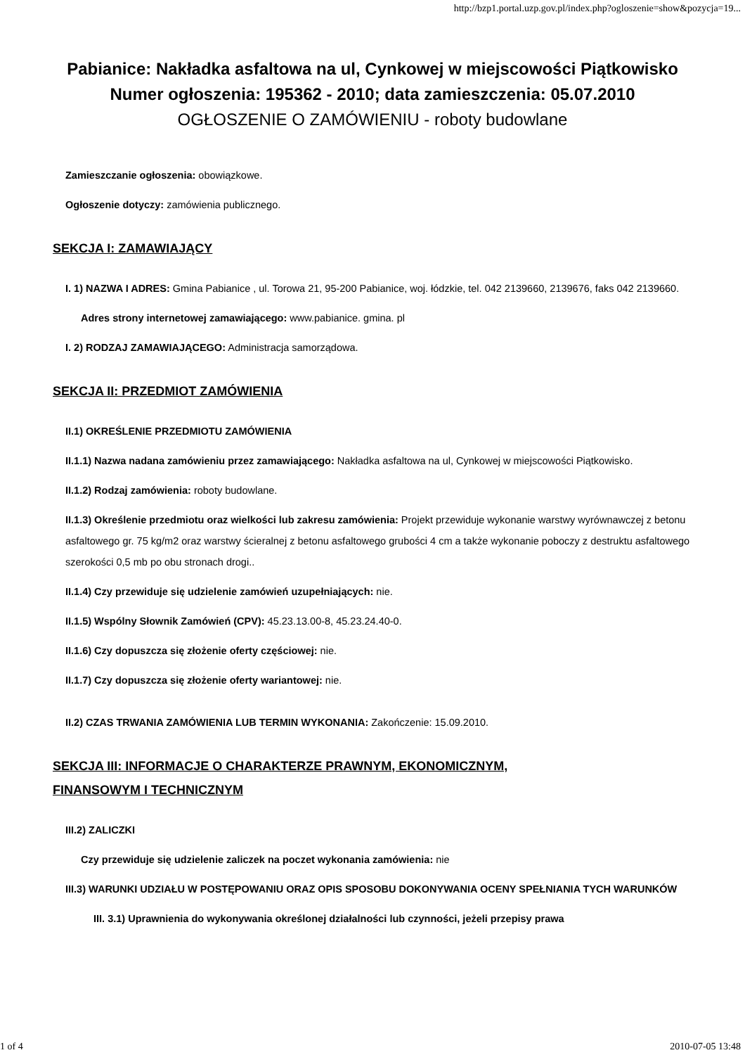http://bzp1.portal.uzp.gov.pl/index.php?ogloszenie=show&pozycja=19...
Pabianice: Nakładka asfaltowa na ul, Cynkowej w miejscowości Piątkowisko
Numer ogłoszenia: 195362 - 2010; data zamieszczenia: 05.07.2010
OGŁOSZENIE O ZAMÓWIENIU - roboty budowlane
Zamieszczanie ogłoszenia: obowiązkowe.
Ogłoszenie dotyczy: zamówienia publicznego.
SEKCJA I: ZAMAWIAJĄCY
I. 1) NAZWA I ADRES: Gmina Pabianice , ul. Torowa 21, 95-200 Pabianice, woj. łódzkie, tel. 042 2139660, 2139676, faks 042 2139660.
Adres strony internetowej zamawiającego: www.pabianice. gmina. pl
I. 2) RODZAJ ZAMAWIAJĄCEGO: Administracja samorządowa.
SEKCJA II: PRZEDMIOT ZAMÓWIENIA
II.1) OKREŚLENIE PRZEDMIOTU ZAMÓWIENIA
II.1.1) Nazwa nadana zamówieniu przez zamawiającego: Nakładka asfaltowa na ul, Cynkowej w miejscowości Piątkowisko.
II.1.2) Rodzaj zamówienia: roboty budowlane.
II.1.3) Określenie przedmiotu oraz wielkości lub zakresu zamówienia: Projekt przewiduje wykonanie warstwy wyrównawczej z betonu asfaltowego gr. 75 kg/m2 oraz warstwy ścieralnej z betonu asfaltowego grubości 4 cm a także wykonanie poboczy z destruktu asfaltowego szerokości 0,5 mb po obu stronach drogi..
II.1.4) Czy przewiduje się udzielenie zamówień uzupełniających: nie.
II.1.5) Wspólny Słownik Zamówień (CPV): 45.23.13.00-8, 45.23.24.40-0.
II.1.6) Czy dopuszcza się złożenie oferty częściowej: nie.
II.1.7) Czy dopuszcza się złożenie oferty wariantowej: nie.
II.2) CZAS TRWANIA ZAMÓWIENIA LUB TERMIN WYKONANIA: Zakończenie: 15.09.2010.
SEKCJA III: INFORMACJE O CHARAKTERZE PRAWNYM, EKONOMICZNYM,
FINANSOWYM I TECHNICZNYM
III.2) ZALICZKI
Czy przewiduje się udzielenie zaliczek na poczet wykonania zamówienia: nie
III.3) WARUNKI UDZIAŁU W POSTĘPOWANIU ORAZ OPIS SPOSOBU DOKONYWANIA OCENY SPEŁNIANIA TYCH WARUNKÓW
III. 3.1) Uprawnienia do wykonywania określonej działalności lub czynności, jeżeli przepisy prawa
1 of 4 2010-07-05 13:48